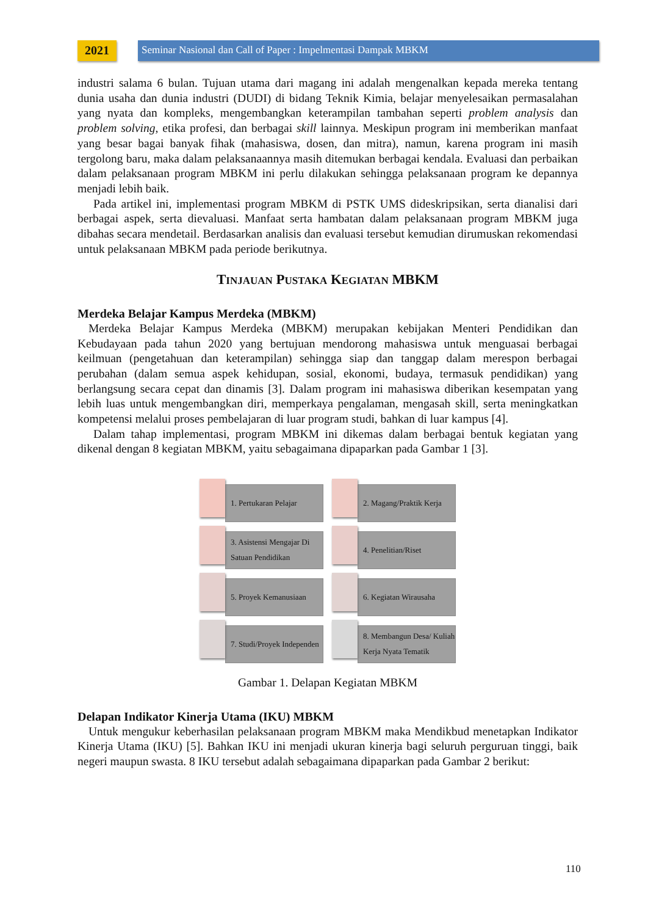2021
Seminar Nasional dan Call of Paper : Impelmentasi Dampak MBKM
industri salama 6 bulan. Tujuan utama dari magang ini adalah mengenalkan kepada mereka tentang dunia usaha dan dunia industri (DUDI) di bidang Teknik Kimia, belajar menyelesaikan permasalahan yang nyata dan kompleks, mengembangkan keterampilan tambahan seperti problem analysis dan problem solving, etika profesi, dan berbagai skill lainnya. Meskipun program ini memberikan manfaat yang besar bagai banyak fihak (mahasiswa, dosen, dan mitra), namun, karena program ini masih tergolong baru, maka dalam pelaksanaannya masih ditemukan berbagai kendala. Evaluasi dan perbaikan dalam pelaksanaan program MBKM ini perlu dilakukan sehingga pelaksanaan program ke depannya menjadi lebih baik.
Pada artikel ini, implementasi program MBKM di PSTK UMS dideskripsikan, serta dianalisi dari berbagai aspek, serta dievaluasi. Manfaat serta hambatan dalam pelaksanaan program MBKM juga dibahas secara mendetail. Berdasarkan analisis dan evaluasi tersebut kemudian dirumuskan rekomendasi untuk pelaksanaan MBKM pada periode berikutnya.
TINJAUAN PUSTAKA KEGIATAN MBKM
Merdeka Belajar Kampus Merdeka (MBKM)
Merdeka Belajar Kampus Merdeka (MBKM) merupakan kebijakan Menteri Pendidikan dan Kebudayaan pada tahun 2020 yang bertujuan mendorong mahasiswa untuk menguasai berbagai keilmuan (pengetahuan dan keterampilan) sehingga siap dan tanggap dalam merespon berbagai perubahan (dalam semua aspek kehidupan, sosial, ekonomi, budaya, termasuk pendidikan) yang berlangsung secara cepat dan dinamis [3]. Dalam program ini mahasiswa diberikan kesempatan yang lebih luas untuk mengembangkan diri, memperkaya pengalaman, mengasah skill, serta meningkatkan kompetensi melalui proses pembelajaran di luar program studi, bahkan di luar kampus [4].
Dalam tahap implementasi, program MBKM ini dikemas dalam berbagai bentuk kegiatan yang dikenal dengan 8 kegiatan MBKM, yaitu sebagaimana dipaparkan pada Gambar 1 [3].
1. Pertukaran Pelajar
2. Magang/Praktik Kerja
3. Asistensi Mengajar Di Satuan Pendidikan
4. Penelitian/Riset
5. Proyek Kemanusiaan
6. Kegiatan Wirausaha
7. Studi/Proyek Independen
8. Membangun Desa/ Kuliah Kerja Nyata Tematik
Gambar 1. Delapan Kegiatan MBKM
Delapan Indikator Kinerja Utama (IKU) MBKM
Untuk mengukur keberhasilan pelaksanaan program MBKM maka Mendikbud menetapkan Indikator Kinerja Utama (IKU) [5]. Bahkan IKU ini menjadi ukuran kinerja bagi seluruh perguruan tinggi, baik negeri maupun swasta. 8 IKU tersebut adalah sebagaimana dipaparkan pada Gambar 2 berikut:
110